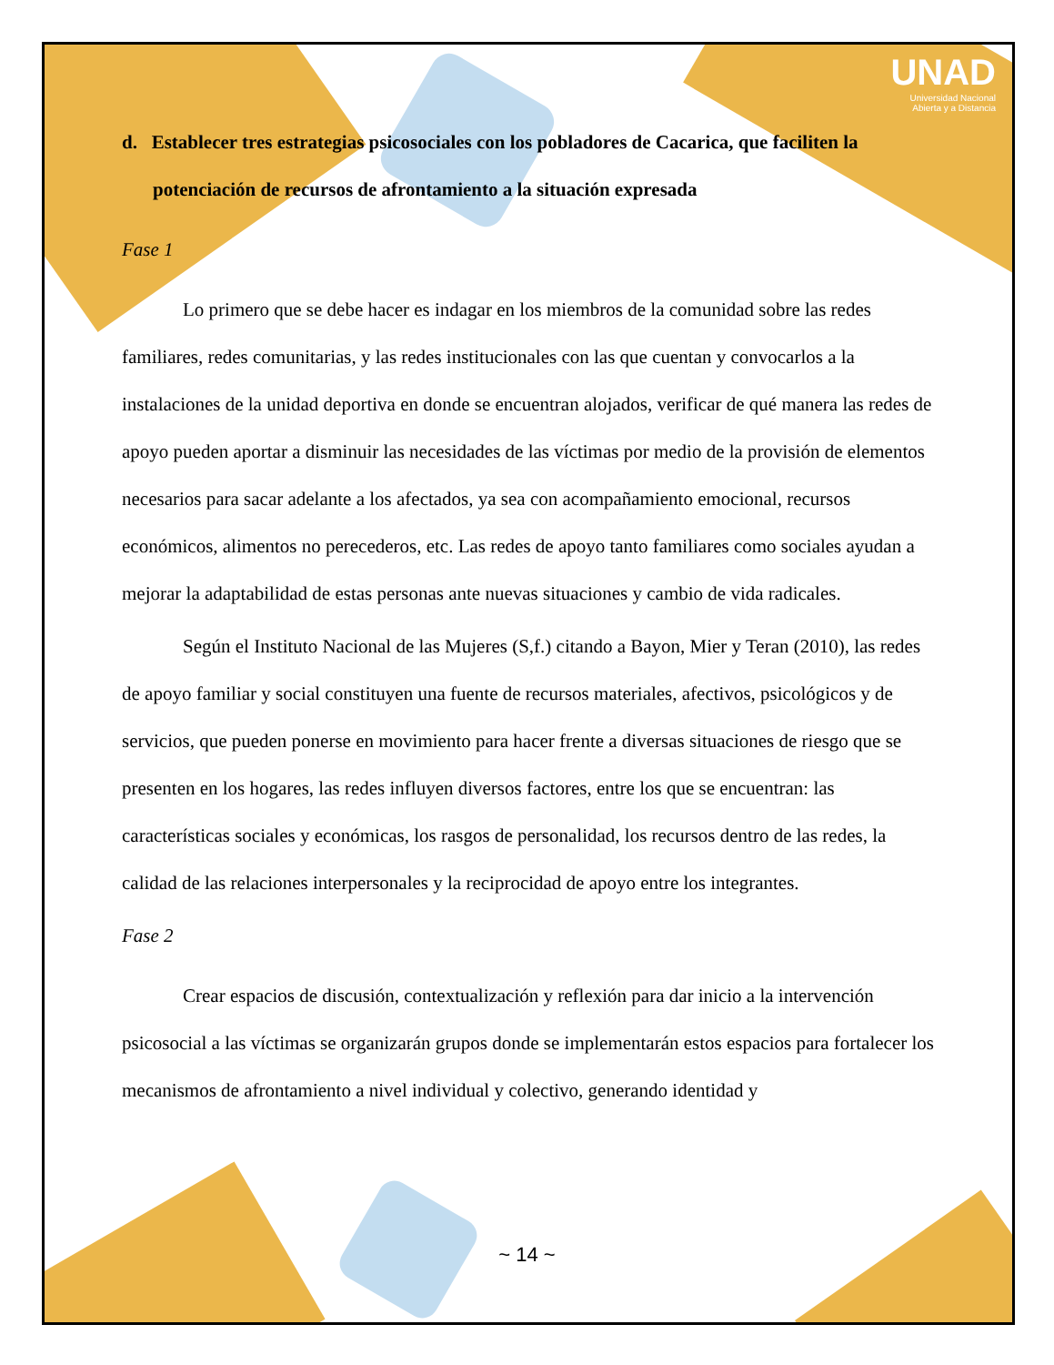UNAD
Universidad Nacional
Abierta y a Distancia
d. Establecer tres estrategias psicosociales con los pobladores de Cacarica, que faciliten la potenciación de recursos de afrontamiento a la situación expresada
Fase 1
Lo primero que se debe hacer es indagar en los miembros de la comunidad sobre las redes familiares, redes comunitarias, y las redes institucionales con las que cuentan y convocarlos a la instalaciones de la unidad deportiva en donde se encuentran alojados, verificar de qué manera las redes de apoyo pueden aportar a disminuir las necesidades de las víctimas por medio de la provisión de elementos necesarios para sacar adelante a los afectados, ya sea con acompañamiento emocional, recursos económicos, alimentos no perecederos, etc. Las redes de apoyo tanto familiares como sociales ayudan a mejorar la adaptabilidad de estas personas ante nuevas situaciones y cambio de vida radicales.
Según el Instituto Nacional de las Mujeres (S,f.) citando a Bayon, Mier y Teran (2010), las redes de apoyo familiar y social constituyen una fuente de recursos materiales, afectivos, psicológicos y de servicios, que pueden ponerse en movimiento para hacer frente a diversas situaciones de riesgo que se presenten en los hogares, las redes influyen diversos factores, entre los que se encuentran: las características sociales y económicas, los rasgos de personalidad, los recursos dentro de las redes, la calidad de las relaciones interpersonales y la reciprocidad de apoyo entre los integrantes.
Fase 2
Crear espacios de discusión, contextualización y reflexión para dar inicio a la intervención psicosocial a las víctimas se organizarán grupos donde se implementarán estos espacios para fortalecer los mecanismos de afrontamiento a nivel individual y colectivo, generando identidad y
~ 14 ~